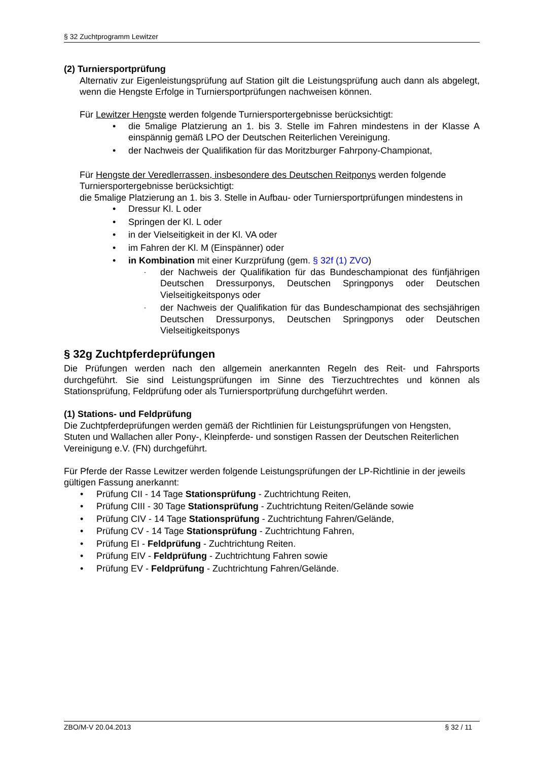§ 32 Zuchtprogramm Lewitzer
(2) Turniersportprüfung
Alternativ zur Eigenleistungsprüfung auf Station gilt die Leistungsprüfung auch dann als abgelegt, wenn die Hengste Erfolge in Turniersportprüfungen nachweisen können.
Für Lewitzer Hengste werden folgende Turniersportergebnisse berücksichtigt:
• die 5malige Platzierung an 1. bis 3. Stelle im Fahren mindestens in der Klasse A einspännig gemäß LPO der Deutschen Reiterlichen Vereinigung.
• der Nachweis der Qualifikation für das Moritzburger Fahrpony-Championat,
Für Hengste der Veredlerrassen, insbesondere des Deutschen Reitponys werden folgende Turniersportergebnisse berücksichtigt:
die 5malige Platzierung an 1. bis 3. Stelle in Aufbau- oder Turniersportprüfungen mindestens in
• Dressur Kl. L oder
• Springen der Kl. L oder
• in der Vielseitigkeit in der Kl. VA oder
• im Fahren der Kl. M (Einspänner) oder
• in Kombination mit einer Kurzprüfung (gem. § 32f (1) ZVO)
- der Nachweis der Qualifikation für das Bundeschampionat des fünfjährigen Deutschen Dressurponys, Deutschen Springponys oder Deutschen Vielseitigkeitsponys oder
- der Nachweis der Qualifikation für das Bundeschampionat des sechsjährigen Deutschen Dressurponys, Deutschen Springponys oder Deutschen Vielseitigkeitsponys
§ 32g Zuchtpferdeprüfungen
Die Prüfungen werden nach den allgemein anerkannten Regeln des Reit- und Fahrsports durchgeführt. Sie sind Leistungsprüfungen im Sinne des Tierzuchtrechtes und können als Stationsprüfung, Feldprüfung oder als Turniersportprüfung durchgeführt werden.
(1) Stations- und Feldprüfung
Die Zuchtpferdeprüfungen werden gemäß der Richtlinien für Leistungsprüfungen von Hengsten, Stuten und Wallachen aller Pony-, Kleinpferde- und sonstigen Rassen der Deutschen Reiterlichen Vereinigung e.V. (FN) durchgeführt.
Für Pferde der Rasse Lewitzer werden folgende Leistungsprüfungen der LP-Richtlinie in der jeweils gültigen Fassung anerkannt:
• Prüfung CII - 14 Tage Stationsprüfung - Zuchtrichtung Reiten,
• Prüfung CIII - 30 Tage Stationsprüfung - Zuchtrichtung Reiten/Gelände sowie
• Prüfung CIV - 14 Tage Stationsprüfung - Zuchtrichtung Fahren/Gelände,
• Prüfung CV - 14 Tage Stationsprüfung - Zuchtrichtung Fahren,
• Prüfung EI - Feldprüfung - Zuchtrichtung Reiten.
• Prüfung EIV - Feldprüfung - Zuchtrichtung Fahren sowie
• Prüfung EV - Feldprüfung - Zuchtrichtung Fahren/Gelände.
ZBO/M-V 20.04.2013 § 32 / 11